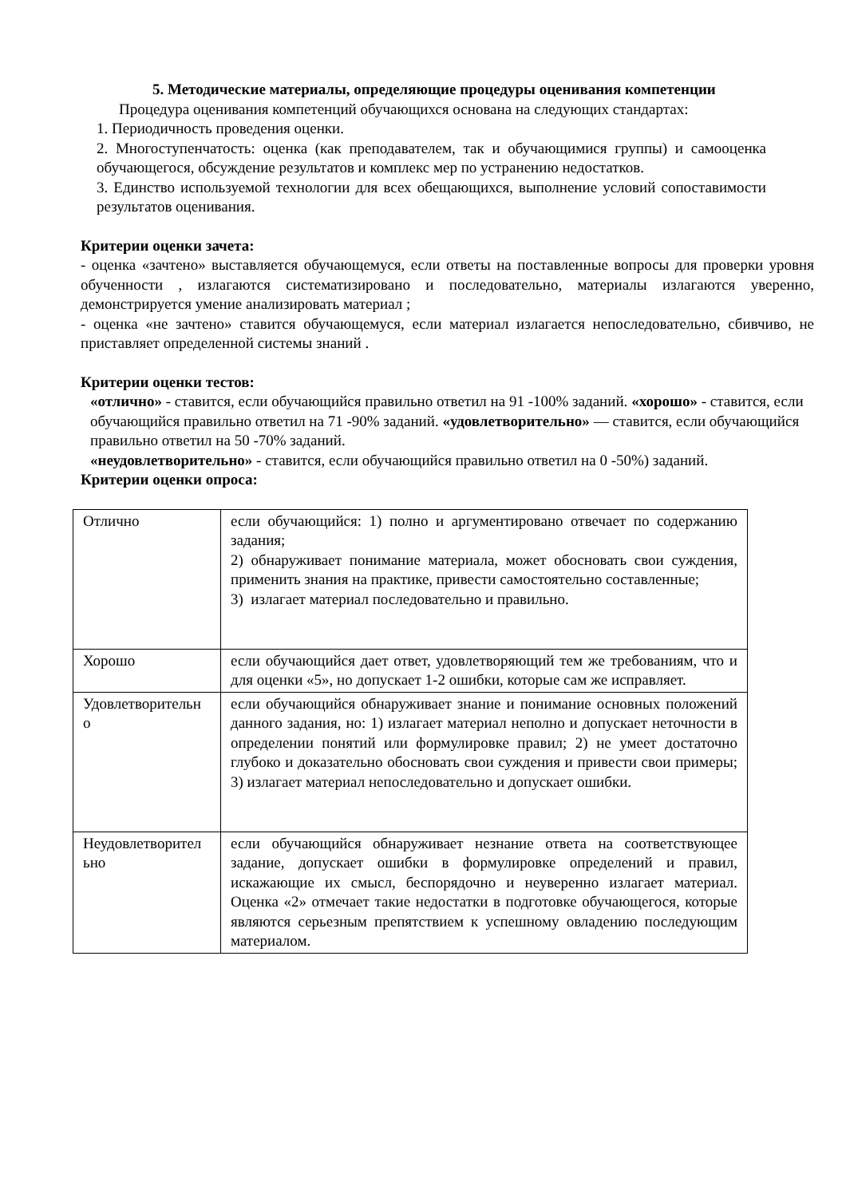5. Методические материалы, определяющие процедуры оценивания компетенции
Процедура оценивания компетенций обучающихся основана на следующих стандартах:
1. Периодичность проведения оценки.
2. Многоступенчатость: оценка (как преподавателем, так и обучающимися группы) и самооценка обучающегося, обсуждение результатов и комплекс мер по устранению недостатков.
3. Единство используемой технологии для всех обещающихся, выполнение условий сопоставимости результатов оценивания.
Критерии оценки зачета:
- оценка «зачтено» выставляется обучающемуся, если ответы на поставленные вопросы для проверки уровня обученности , излагаются систематизировано и последовательно, материалы излагаются уверенно, демонстрируется умение анализировать материал ;
- оценка «не зачтено» ставится обучающемуся, если материал излагается непоследовательно, сбивчиво, не приставляет определенной системы знаний .
Критерии оценки тестов:
«отлично» - ставится, если обучающийся правильно ответил на 91 -100% заданий. «хорошо» - ставится, если обучающийся правильно ответил на 71 -90% заданий. «удовлетворительно» — ставится, если обучающийся правильно ответил на 50 -70% заданий.
«неудовлетворительно» - ставится, если обучающийся правильно ответил на 0 -50%) заданий.
Критерии оценки опроса:
| Отлично | если обучающийся: 1) полно и аргументировано отвечает по содержанию задания; 2) обнаруживает понимание материала, может обосновать свои суждения, применить знания на практике, привести самостоятельно составленные; 3) излагает материал последовательно и правильно. |
| Хорошо | если обучающийся дает ответ, удовлетворяющий тем же требованиям, что и для оценки «5», но допускает 1-2 ошибки, которые сам же исправляет. |
| Удовлетворительн о | если обучающийся обнаруживает знание и понимание основных положений данного задания, но: 1) излагает материал неполно и допускает неточности в определении понятий или формулировке правил; 2) не умеет достаточно глубоко и доказательно обосновать свои суждения и привести свои примеры; 3) излагает материал непоследовательно и допускает ошибки. |
| Неудовлетворител ьно | если обучающийся обнаруживает незнание ответа на соответствующее задание, допускает ошибки в формулировке определений и правил, искажающие их смысл, беспорядочно и неуверенно излагает материал. Оценка «2» отмечает такие недостатки в подготовке обучающегося, которые являются серьезным препятствием к успешному овладению последующим материалом. |